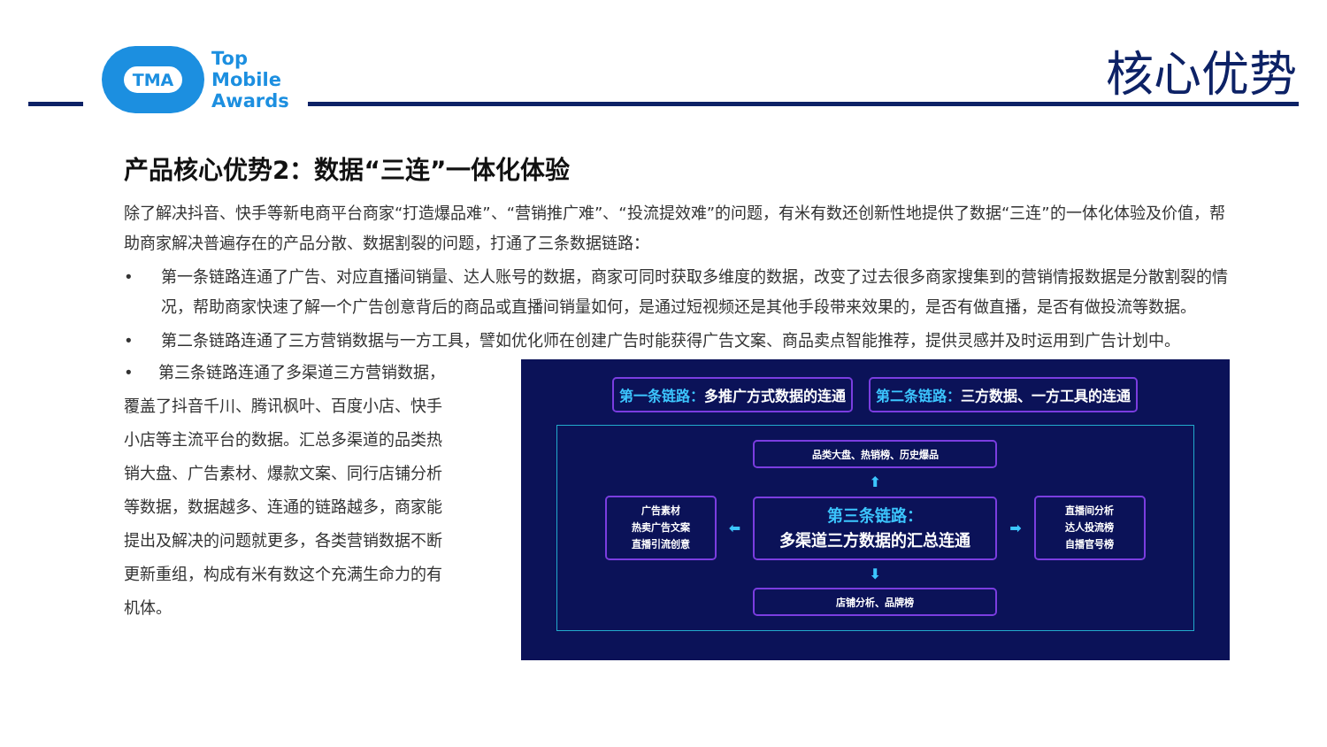TMA
Top
Mobile
Awards
核心优势
产品核心优势2：数据“三连”一体化体验
除了解决抖音、快手等新电商平台商家“打造爆品难”、“营销推广难”、“投流提效难”的问题，有米有数还创新性地提供了数据“三连”的一体化体验及价值，帮助商家解决普遍存在的产品分散、数据割裂的问题，打通了三条数据链路：
• 第一条链路连通了广告、对应直播间销量、达人账号的数据，商家可同时获取多维度的数据，改变了过去很多商家搜集到的营销情报数据是分散割裂的情况，帮助商家快速了解一个广告创意背后的商品或直播间销量如何，是通过短视频还是其他手段带来效果的，是否有做直播，是否有做投流等数据。
• 第二条链路连通了三方营销数据与一方工具，譬如优化师在创建广告时能获得广告文案、商品卖点智能推荐，提供灵感并及时运用到广告计划中。
• 第三条链路连通了多渠道三方营销数据，覆盖了抖音千川、腾讯枫叶、百度小店、快手小店等主流平台的数据。汇总多渠道的品类热销大盘、广告素材、爆款文案、同行店铺分析等数据，数据越多、连通的链路越多，商家能提出及解决的问题就更多，各类营销数据不断更新重组，构成有米有数这个充满生命力的有机体。
第一条链路：多推广方式数据的连通 第二条链路：三方数据、一方工具的连通
品类大盘、热销榜、历史爆品
⬆
广告素材
热卖广告文案
直播引流创意
⬅
第三条链路：
多渠道三方数据的汇总连通
➡
直播间分析
达人投流榜
自播官号榜
⬇
店铺分析、品牌榜